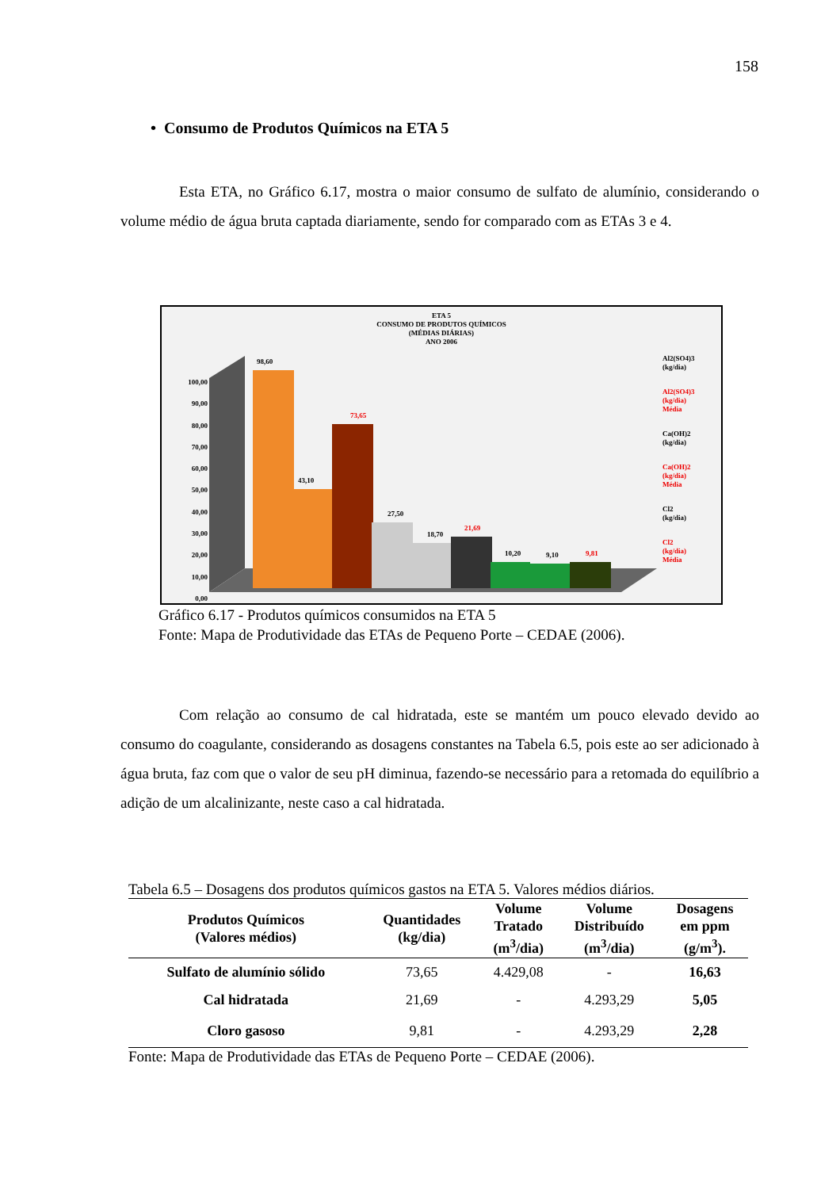158
• Consumo de Produtos Químicos na ETA 5
Esta ETA, no Gráfico 6.17, mostra o maior consumo de sulfato de alumínio, considerando o volume médio de água bruta captada diariamente, sendo for comparado com as ETAs 3 e 4.
ETA 5
CONSUMO DE PRODUTOS QUÍMICOS
(MÉDIAS DIÁRIAS)
ANO 2006
100,00
90,00
80,00
70,00
60,00
50,00
40,00
30,00
20,00
10,00
0,00
98,60
43,10
73,65
27,50
18,70
21,69
10,20
9,10
9,81
Al2(SO4)3
(kg/dia)
Al2(SO4)3
(kg/dia)
Média
Ca(OH)2
(kg/dia)
Ca(OH)2
(kg/dia)
Média
Cl2
(kg/dia)
Cl2
(kg/dia)
Média
Gráfico 6.17 - Produtos químicos consumidos na ETA 5
Fonte: Mapa de Produtividade das ETAs de Pequeno Porte – CEDAE (2006).
Com relação ao consumo de cal hidratada, este se mantém um pouco elevado devido ao consumo do coagulante, considerando as dosagens constantes na Tabela 6.5, pois este ao ser adicionado à água bruta, faz com que o valor de seu pH diminua, fazendo-se necessário para a retomada do equilíbrio a adição de um alcalinizante, neste caso a cal hidratada.
Tabela 6.5 – Dosagens dos produtos químicos gastos na ETA 5. Valores médios diários.
| Produtos Químicos (Valores médios) | Quantidades (kg/dia) | Volume Tratado (m<sup>3</sup>/dia) | Volume Distribuído (m<sup>3</sup>/dia) | Dosagens em ppm (g/m<sup>3</sup>). |
| --- | --- | --- | --- | --- |
| Sulfato de alumínio sólido | 73,65 | 4.429,08 | - | 16,63 |
| Cal hidratada | 21,69 | - | 4.293,29 | 5,05 |
| Cloro gasoso | 9,81 | - | 4.293,29 | 2,28 |
Fonte: Mapa de Produtividade das ETAs de Pequeno Porte – CEDAE (2006).